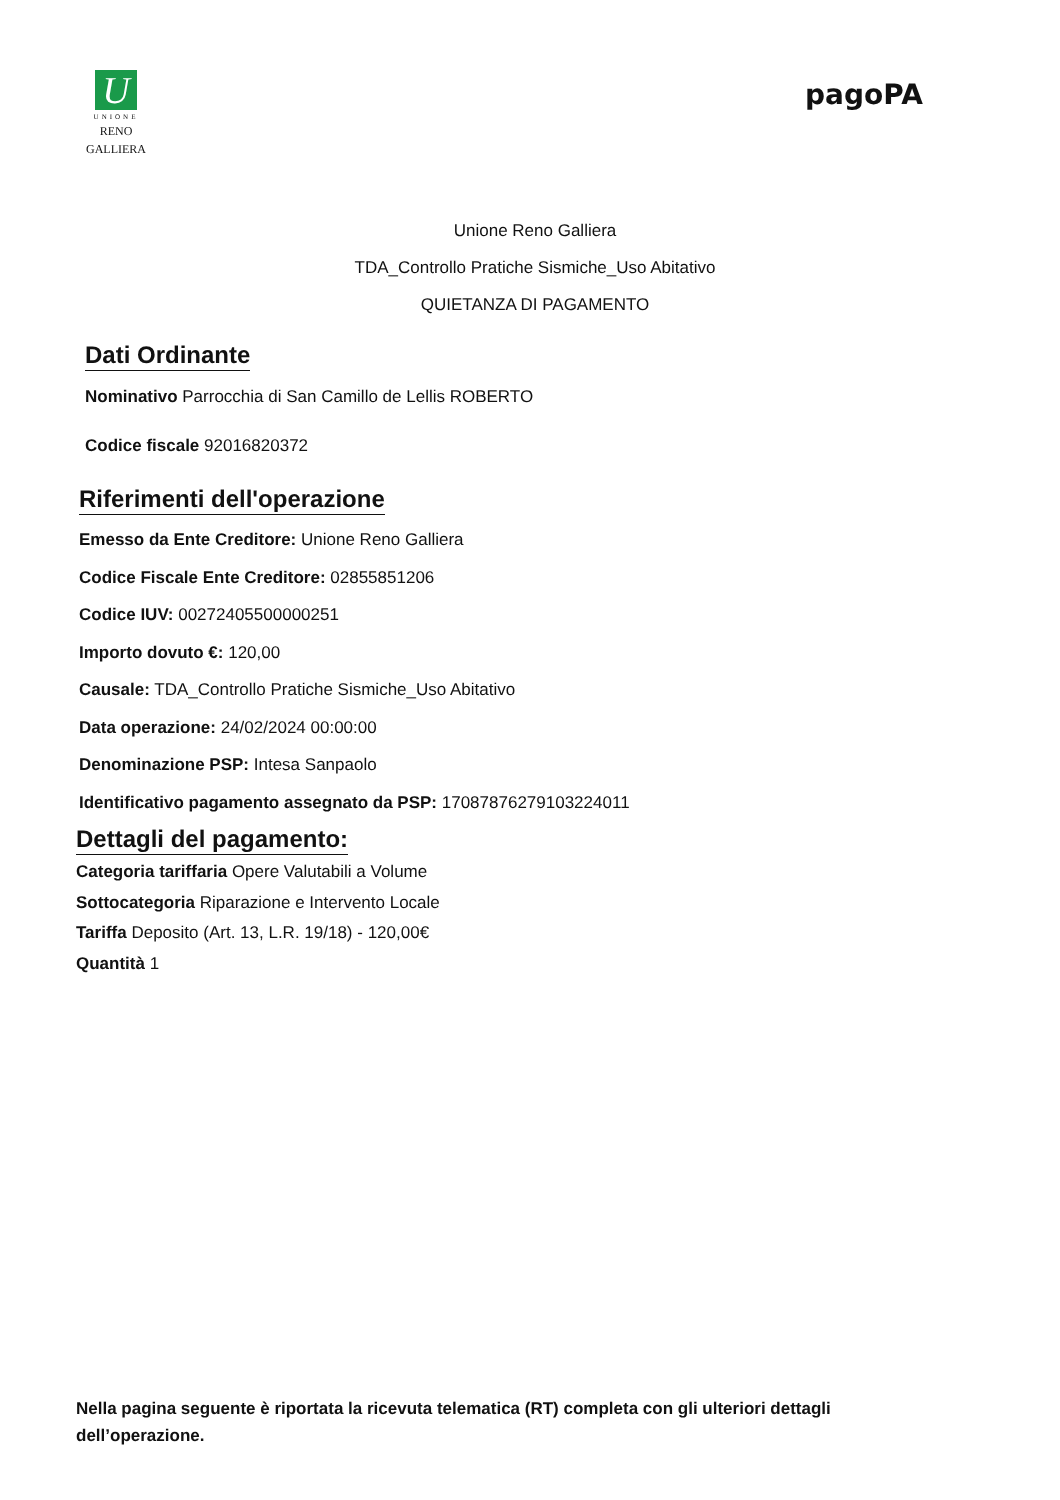U
UNIONE
RENO GALLIERA
pagoPA
Unione Reno Galliera
TDA_Controllo Pratiche Sismiche_Uso Abitativo
QUIETANZA DI PAGAMENTO
Dati Ordinante
Nominativo Parrocchia di San Camillo de Lellis ROBERTO
Codice fiscale 92016820372
Riferimenti dell'operazione
Emesso da Ente Creditore: Unione Reno Galliera
Codice Fiscale Ente Creditore: 02855851206
Codice IUV: 00272405500000251
Importo dovuto €: 120,00
Causale: TDA_Controllo Pratiche Sismiche_Uso Abitativo
Data operazione: 24/02/2024 00:00:00
Denominazione PSP: Intesa Sanpaolo
Identificativo pagamento assegnato da PSP: 17087876279103224011
Dettagli del pagamento:
Categoria tariffaria Opere Valutabili a Volume
Sottocategoria Riparazione e Intervento Locale
Tariffa Deposito (Art. 13, L.R. 19/18) - 120,00€
Quantità 1
Nella pagina seguente è riportata la ricevuta telematica (RT) completa con gli ulteriori dettagli dell’operazione.